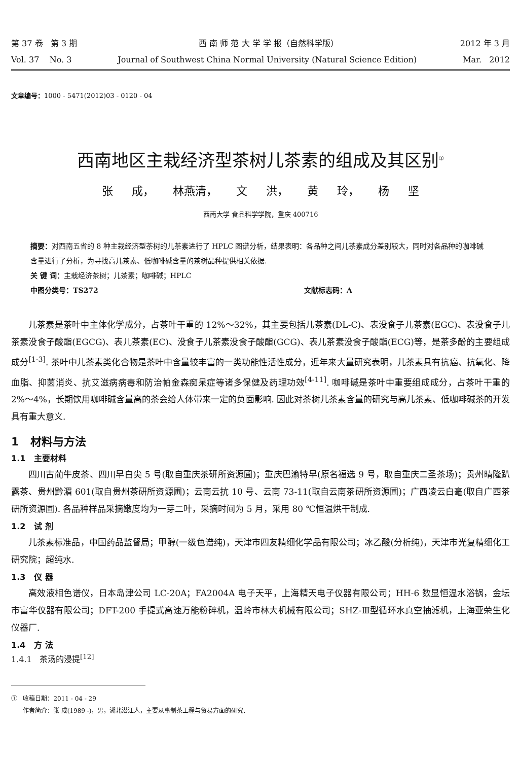第 37 卷 第 3 期 西 南 师 范 大 学 学 报（自然科学版） 2012 年 3 月
Vol. 37 No. 3 Journal of Southwest China Normal University (Natural Science Edition) Mar. 2012
文章编号：1000 - 5471(2012)03 - 0120 - 04
西南地区主栽经济型茶树儿茶素的组成及其区别<sup>①</sup>
张 成， 林燕清， 文 洪， 黄 玲， 杨 坚
西南大学 食品科学学院，重庆 400716
摘要：对西南五省的 8 种主栽经济型茶树的儿茶素进行了 HPLC 图谱分析，结果表明：各品种之间儿茶素成分差别较大，同时对各品种的咖啡碱含量进行了分析，为寻找高儿茶素、低咖啡碱含量的茶树品种提供相关依据.
关 键 词：主栽经济茶树；儿茶素；咖啡碱；HPLC
中图分类号：TS272 文献标志码：A
儿茶素是茶叶中主体化学成分，占茶叶干重的 12%～32%，其主要包括儿茶素(DL-C)、表没食子儿茶素(EGC)、表没食子儿茶素没食子酸酯(EGCG)、表儿茶素(EC)、没食子儿茶素没食子酸酯(GCG)、表儿茶素没食子酸酯(ECG)等，是茶多酚的主要组成成分<sup>[1-3]</sup>. 茶叶中儿茶素类化合物是茶叶中含量较丰富的一类功能性活性成分，近年来大量研究表明，儿茶素具有抗癌、抗氧化、降血脂、抑菌消炎、抗艾滋病病毒和防治帕金森痴呆症等诸多保健及药理功效<sup>[4-11]</sup>. 咖啡碱是茶叶中重要组成成分，占茶叶干重的 2%～4%，长期饮用咖啡碱含量高的茶会给人体带来一定的负面影响. 因此对茶树儿茶素含量的研究与高儿茶素、低咖啡碱茶的开发具有重大意义.
1 材料与方法
1.1 主要材料
四川古蔺牛皮茶、四川早白尖 5 号(取自重庆茶研所资源圃)；重庆巴渝特早(原名福选 9 号，取自重庆二圣茶场)；贵州晴隆趴露茶、贵州黔湄 601(取自贵州茶研所资源圃)；云南云抗 10 号、云南 73-11(取自云南茶研所资源圃)；广西凌云白毫(取自广西茶研所资源圃). 各品种样品采摘嫩度均为一芽二叶，采摘时间为 5 月，采用 80 ℃恒温烘干制成.
1.2 试 剂
儿茶素标准品，中国药品监督局；甲醇(一级色谱纯)，天津市四友精细化学品有限公司；冰乙酸(分析纯)，天津市光复精细化工研究院；超纯水.
1.3 仪 器
高效液相色谱仪，日本岛津公司 LC-20A；FA2004A 电子天平，上海精天电子仪器有限公司；HH-6 数显恒温水浴锅，金坛市富华仪器有限公司；DFT-200 手提式高速万能粉碎机，温岭市林大机械有限公司；SHZ-Ⅲ型循环水真空抽滤机，上海亚荣生化仪器厂.
1.4 方 法
1.4.1 茶汤的浸提<sup>[12]</sup>
① 收稿日期：2011 - 04 - 29
作者简介：张 成(1989 -)，男，湖北潜江人，主要从事制茶工程与贸易方面的研究.